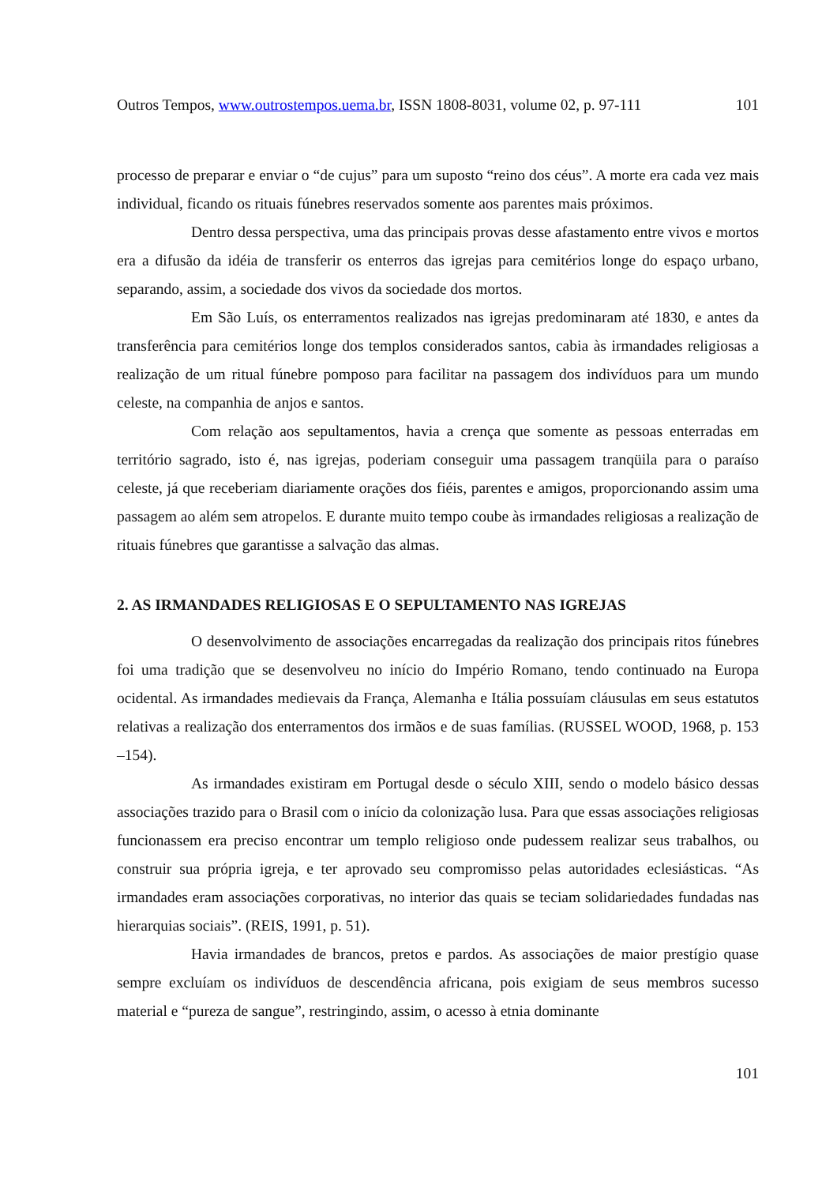Outros Tempos, www.outrostempos.uema.br, ISSN 1808-8031, volume 02, p. 97-111 101
processo de preparar e enviar o “de cujus” para um suposto “reino dos céus”. A morte era cada vez mais individual, ficando os rituais fúnebres reservados somente aos parentes mais próximos.
Dentro dessa perspectiva, uma das principais provas desse afastamento entre vivos e mortos era a difusão da idéia de transferir os enterros das igrejas para cemitérios longe do espaço urbano, separando, assim, a sociedade dos vivos da sociedade dos mortos.
Em São Luís, os enterramentos realizados nas igrejas predominaram até 1830, e antes da transferência para cemitérios longe dos templos considerados santos, cabia às irmandades religiosas a realização de um ritual fúnebre pomposo para facilitar na passagem dos indivíduos para um mundo celeste, na companhia de anjos e santos.
Com relação aos sepultamentos, havia a crença que somente as pessoas enterradas em território sagrado, isto é, nas igrejas, poderiam conseguir uma passagem tranqüila para o paraíso celeste, já que receberiam diariamente orações dos fiéis, parentes e amigos, proporcionando assim uma passagem ao além sem atropelos. E durante muito tempo coube às irmandades religiosas a realização de rituais fúnebres que garantisse a salvação das almas.
2. AS IRMANDADES RELIGIOSAS E O SEPULTAMENTO NAS IGREJAS
O desenvolvimento de associações encarregadas da realização dos principais ritos fúnebres foi uma tradição que se desenvolveu no início do Império Romano, tendo continuado na Europa ocidental. As irmandades medievais da França, Alemanha e Itália possuíam cláusulas em seus estatutos relativas a realização dos enterramentos dos irmãos e de suas famílias. (RUSSEL WOOD, 1968, p. 153 –154).
As irmandades existiram em Portugal desde o século XIII, sendo o modelo básico dessas associações trazido para o Brasil com o início da colonização lusa. Para que essas associações religiosas funcionassem era preciso encontrar um templo religioso onde pudessem realizar seus trabalhos, ou construir sua própria igreja, e ter aprovado seu compromisso pelas autoridades eclesiásticas. “As irmandades eram associações corporativas, no interior das quais se teciam solidariedades fundadas nas hierarquias sociais”. (REIS, 1991, p. 51).
Havia irmandades de brancos, pretos e pardos. As associações de maior prestígio quase sempre excluíam os indivíduos de descendência africana, pois exigiam de seus membros sucesso material e “pureza de sangue”, restringindo, assim, o acesso à etnia dominante
101